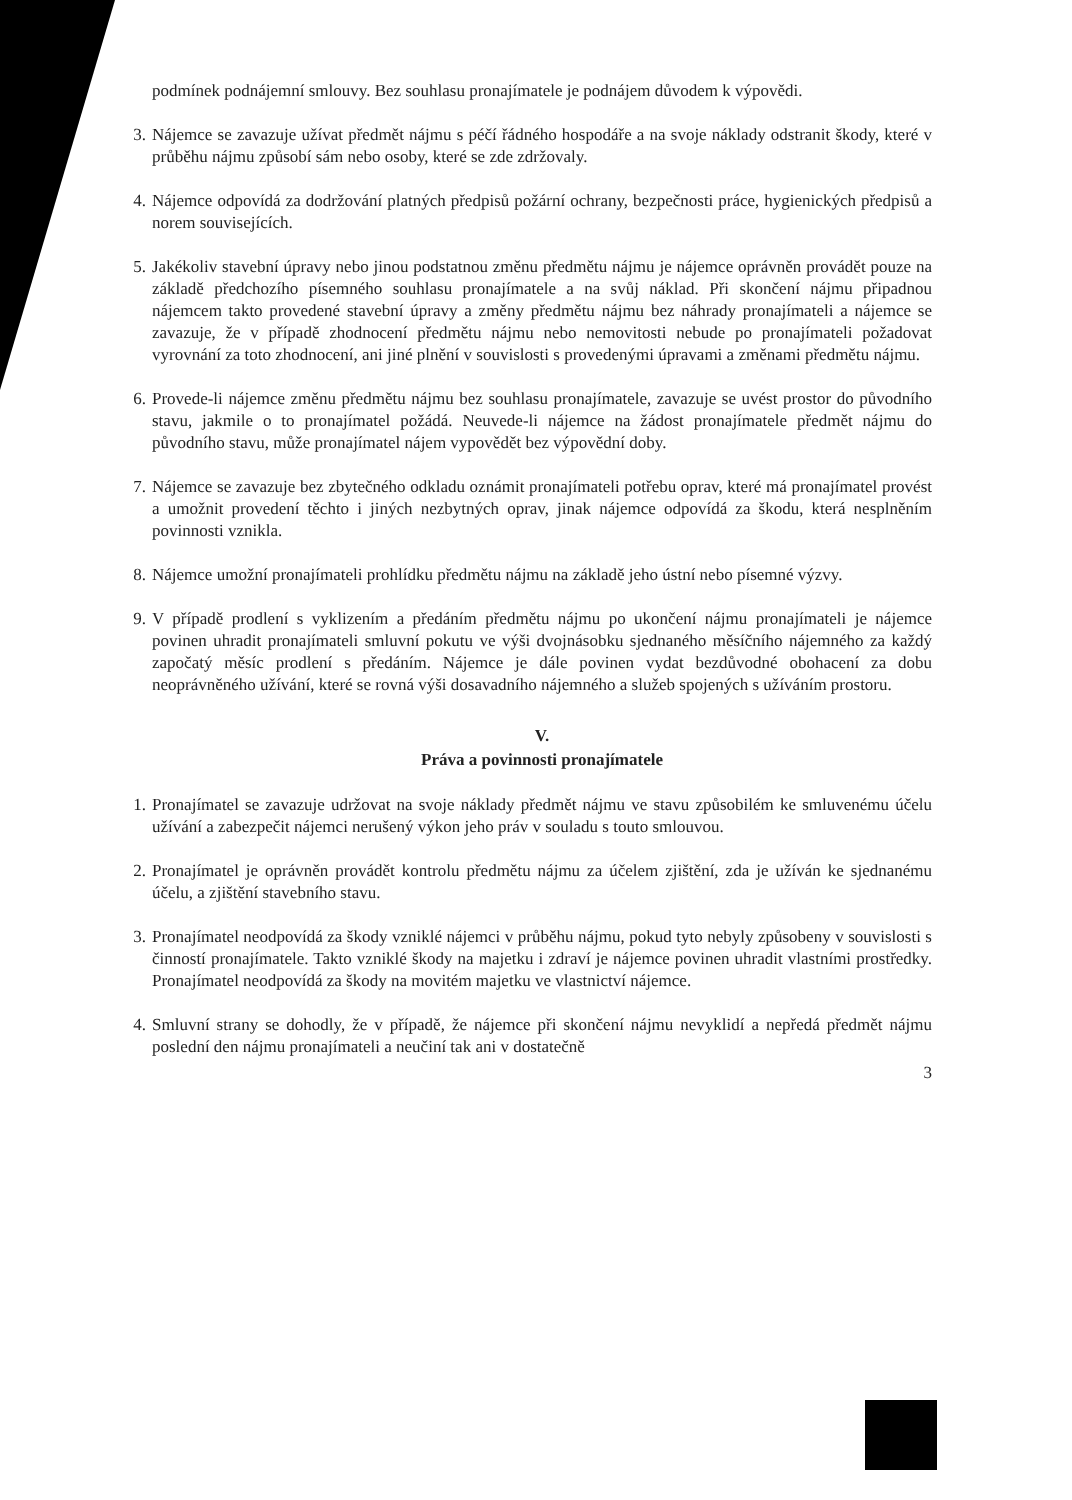podmínek podnájemní smlouvy. Bez souhlasu pronajímatele je podnájem důvodem k výpovědi.
3. Nájemce se zavazuje užívat předmět nájmu s péčí řádného hospodáře a na svoje náklady odstranit škody, které v průběhu nájmu způsobí sám nebo osoby, které se zde zdržovaly.
4. Nájemce odpovídá za dodržování platných předpisů požární ochrany, bezpečnosti práce, hygienických předpisů a norem souvisejících.
5. Jakékoliv stavební úpravy nebo jinou podstatnou změnu předmětu nájmu je nájemce oprávněn provádět pouze na základě předchozího písemného souhlasu pronajímatele a na svůj náklad. Při skončení nájmu připadnou nájemcem takto provedené stavební úpravy a změny předmětu nájmu bez náhrady pronajímateli a nájemce se zavazuje, že v případě zhodnocení předmětu nájmu nebo nemovitosti nebude po pronajímateli požadovat vyrovnání za toto zhodnocení, ani jiné plnění v souvislosti s provedenými úpravami a změnami předmětu nájmu.
6. Provede-li nájemce změnu předmětu nájmu bez souhlasu pronajímatele, zavazuje se uvést prostor do původního stavu, jakmile o to pronajímatel požádá. Neuvede-li nájemce na žádost pronajímatele předmět nájmu do původního stavu, může pronajímatel nájem vypovědět bez výpovědní doby.
7. Nájemce se zavazuje bez zbytečného odkladu oznámit pronajímateli potřebu oprav, které má pronajímatel provést a umožnit provedení těchto i jiných nezbytných oprav, jinak nájemce odpovídá za škodu, která nesplněním povinnosti vznikla.
8. Nájemce umožní pronajímateli prohlídku předmětu nájmu na základě jeho ústní nebo písemné výzvy.
9. V případě prodlení s vyklizením a předáním předmětu nájmu po ukončení nájmu pronajímateli je nájemce povinen uhradit pronajímateli smluvní pokutu ve výši dvojnásobku sjednaného měsíčního nájemného za každý započatý měsíc prodlení s předáním. Nájemce je dále povinen vydat bezdůvodné obohacení za dobu neoprávněného užívání, které se rovná výši dosavadního nájemného a služeb spojených s užíváním prostoru.
V.
Práva a povinnosti pronajímatele
1. Pronajímatel se zavazuje udržovat na svoje náklady předmět nájmu ve stavu způsobilém ke smluvenému účelu užívání a zabezpečit nájemci nerušený výkon jeho práv v souladu s touto smlouvou.
2. Pronajímatel je oprávněn provádět kontrolu předmětu nájmu za účelem zjištění, zda je užíván ke sjednanému účelu, a zjištění stavebního stavu.
3. Pronajímatel neodpovídá za škody vzniklé nájemci v průběhu nájmu, pokud tyto nebyly způsobeny v souvislosti s činností pronajímatele. Takto vzniklé škody na majetku i zdraví je nájemce povinen uhradit vlastními prostředky. Pronajímatel neodpovídá za škody na movitém majetku ve vlastnictví nájemce.
4. Smluvní strany se dohodly, že v případě, že nájemce při skončení nájmu nevyklidí a nepředá předmět nájmu poslední den nájmu pronajímateli a neučiní tak ani v dostatečně
3